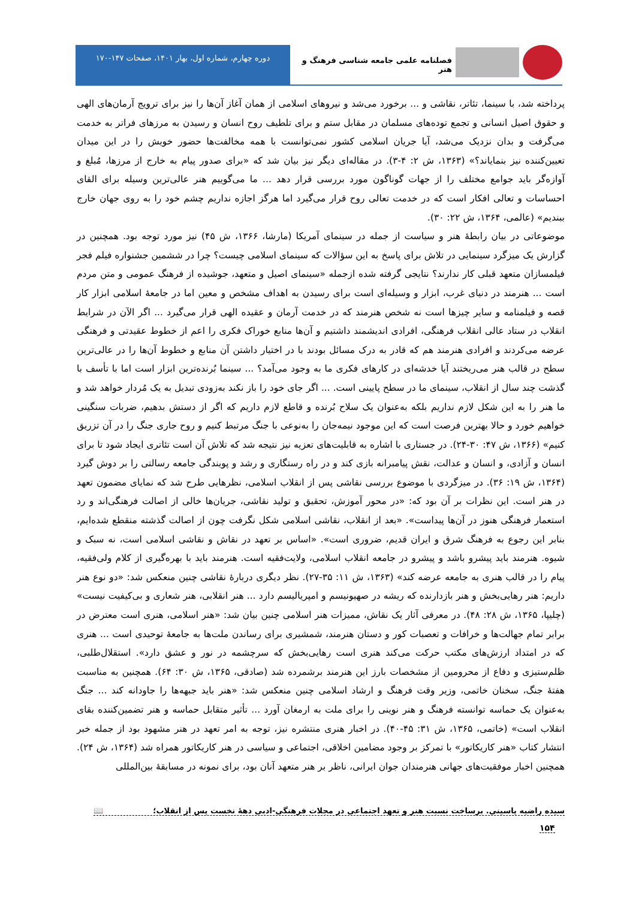فصلنامه علمی جامعه شناسی فرهنگ و هنر
دوره چهارم، شماره اول، بهار ۱۴۰۱، صفحات ۱۴۷-۱۷۰
پرداخته شد، با سینما، تئاتر، نقاشی و ... برخورد می‌شد و نیروهای اسلامی از همان آغاز آن‌ها را نیز برای ترویج آرمان‌های الهی و حقوق اصیل انسانی و تجمع توده‌های مسلمان در مقابل ستم و برای تلطیف روح انسان و رسیدن به مرزهای فراتر به خدمت می‌گرفت و بدان نزدیک می‌شد، آیا جریان اسلامی کشور نمی‌توانست با همه مخالفت‌ها حضور خویش را در این میدان تعیین‌کننده نیز بنمایاند؟» (۱۳۶۳، ش ۲: ۴-۳). در مقاله‌ای دیگر نیز بیان شد که «برای صدور پیام به خارج از مرزها، مُبلغ و آوازه‌گر باید جوامع مختلف را از جهات گوناگون مورد بررسی قرار دهد ... ما می‌گوییم هنر عالی‌ترین وسیله برای القای احساسات و تعالی افکار است که در خدمت تعالی روح قرار می‌گیرد اما هرگز اجازه نداریم چشم خود را به روی جهان خارج ببندیم» (عالمی، ۱۳۶۴، ش ۲۲: ۳۰).
موضوعاتی در بیان رابطهٔ هنر و سیاست از جمله در سینمای آمریکا (مارشا، ۱۳۶۶، ش ۴۵) نیز مورد توجه بود. همچنین در گزارش یک میزگرد سینمایی در تلاش برای پاسخ به این سؤالات که سینمای اسلامی چیست؟ چرا در ششمین جشنواره فیلم فجر فیلمسازان متعهد قبلی کار ندارند؟ نتایجی گرفته شده ازجمله «سینمای اصیل و متعهد، جوشیده از فرهنگ عمومی و متن مردم است ... هنرمند در دنیای غرب، ابزار و وسیله‌ای است برای رسیدن به اهداف مشخص و معین اما در جامعهٔ اسلامی ابزار کار قصه و فیلمنامه و سایر چیزها است نه شخص هنرمند که در خدمت آرمان و عقیده الهی قرار می‌گیرد ... اگر الآن در شرایط انقلاب در ستاد عالی انقلاب فرهنگی، افرادی اندیشمند داشتیم و آن‌ها منابع خوراک فکری را اعم از خطوط عقیدتی و فرهنگی عرضه می‌کردند و افرادی هنرمند هم که قادر به درک مسائل بودند با در اختیار داشتن آن منابع و خطوط آن‌ها را در عالی‌ترین سطح در قالب هنر می‌ریختند آیا خدشه‌ای در کارهای فکری ما به وجود می‌آمد؟ ... سینما بُرنده‌ترین ابزار است اما با تأسف با گذشت چند سال از انقلاب، سینمای ما در سطح پایینی است. ... اگر جای خود را باز نکند به‌زودی تبدیل به یک مُردار خواهد شد و ما هنر را به این شکل لازم نداریم بلکه به‌عنوان یک سلاح بُرنده و قاطع لازم داریم که اگر از دستش بدهیم، ضربات سنگینی خواهیم خورد و حالا بهترین فرصت است که این موجود نیمه‌جان را به‌نوعی با جنگ مرتبط کنیم و روح جاری جنگ را در آن تزریق کنیم» (۱۳۶۶، ش ۴۷: ۳۰-۲۴). در جستاری با اشاره به قابلیت‌های تعزیه نیز نتیجه شد که تلاش آن است تئاتری ایجاد شود تا برای انسان و آزادی، و انسان و عدالت، نقش پیامبرانه بازی کند و در راه رستگاری و رشد و پویندگی جامعه رسالتی را بر دوش گیرد (۱۳۶۴، ش ۱۹: ۳۶). در میزگردی با موضوع بررسی نقاشی پس از انقلاب اسلامی، نظرهایی طرح شد که نمایای مضمون تعهد در هنر است. این نظرات بر آن بود که: «در محور آموزش، تحقیق و تولید نقاشی، جریان‌ها خالی از اصالت فرهنگی‌اند و رد استعمار فرهنگی هنوز در آن‌ها پیداست». «بعد از انقلاب، نقاشی اسلامی شکل نگرفت چون از اصالت گذشته منقطع شده‌ایم، بنابر این رجوع به فرهنگ شرق و ایران قدیم، ضروری است». «اساس بر تعهد در نقاش و نقاشی اسلامی است، نه سبک و شیوه. هنرمند باید پیشرو باشد و پیشرو در جامعه انقلاب اسلامی، ولایت‌فقیه است. هنرمند باید با بهره‌گیری از کلام ولی‌فقیه، پیام را در قالب هنری به جامعه عرضه کند» (۱۳۶۳، ش ۱۱: ۳۵-۲۷). نظر دیگری دربارهٔ نقاشی چنین منعکس شد: «دو نوع هنر داریم: هنر رهایی‌بخش و هنر بازدارنده که ریشه در صهیونیسم و امپریالیسم دارد ... هنر انقلابی، هنر شعاری و بی‌کیفیت نیست» (چلیپا، ۱۳۶۵، ش ۲۸: ۴۸). در معرفی آثار یک نقاش، ممیزات هنر اسلامی چنین بیان شد: «هنر اسلامی، هنری است معترض در برابر تمام جهالت‌ها و خرافات و تعصبات کور و دستان هنرمند، شمشیری برای رساندن ملت‌ها به جامعهٔ توحیدی است ... هنری که در امتداد ارزش‌های مکتب حرکت می‌کند هنری است رهایی‌بخش که سرچشمه در نور و عشق دارد». استقلال‌طلبی، ظلم‌ستیزی و دفاع از محرومین از مشخصات بارز این هنرمند برشمرده شد (صادقی، ۱۳۶۵، ش ۳۰: ۶۴). همچنین به مناسبت هفتهٔ جنگ، سخنان خاتمی، وزیر وقت فرهنگ و ارشاد اسلامی چنین منعکس شد: «هنر باید جبهه‌ها را جاودانه کند ... جنگ به‌عنوان یک حماسه توانسته فرهنگ و هنر نوینی را برای ملت به ارمغان آورد ... تأثیر متقابل حماسه و هنر تضمین‌کننده بقای انقلاب است» (خاتمی، ۱۳۶۵، ش ۳۱: ۴۵-۴۰). در اخبار هنری منتشره نیز، توجه به امر تعهد در هنر مشهود بود از جمله خبر انتشار کتاب «هنر کاریکاتور» با تمرکز بر وجود مضامین اخلاقی، اجتماعی و سیاسی در هنر کاریکاتور همراه شد (۱۳۶۴، ش ۲۴). همچنین اخبار موفقیت‌های جهانی هنرمندان جوان ایرانی، ناظر بر هنر متعهد آنان بود، برای نمونه در مسابقهٔ بین‌المللی
سیده راضیه یاسینی. برساخت نسبت هنر و تعهد اجتماعی در مجلات فرهنگی-ادبی دههٔ نخست پس از انقلاب؛ 📖
۱۵۴